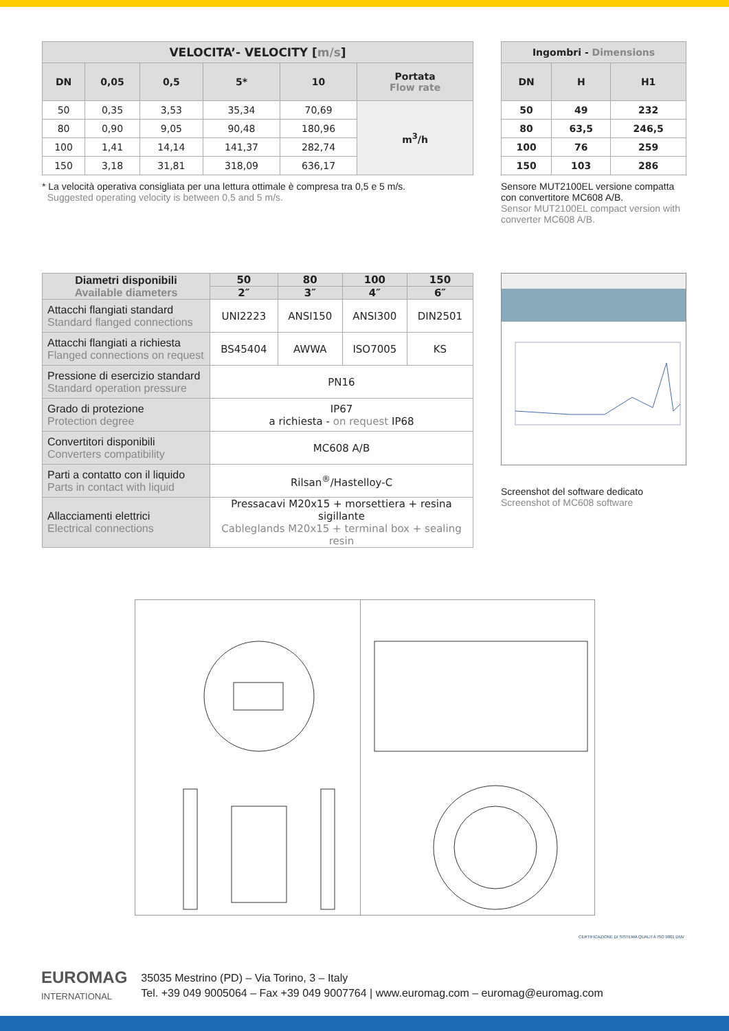| VELOCITA’- VELOCITY [ m/s ] | | | | | |
| --- | --- | --- | --- | --- | --- |
| DN | 0,05 | 0,5 | 5* | 10 | Portata Flow rate |
| 50 | 0,35 | 3,53 | 35,34 | 70,69 | m<sup>3</sup>/h |
| 80 | 0,90 | 9,05 | 90,48 | 180,96 | |
| 100 | 1,41 | 14,14 | 141,37 | 282,74 | |
| 150 | 3,18 | 31,81 | 318,09 | 636,17 | |
* La velocità operativa consigliata per una lettura ottimale è compresa tra 0,5 e 5 m/s.
Suggested operating velocity is between 0,5 and 5 m/s.
| Ingombri - Dimensions | | |
| --- | --- | --- |
| DN | H | H1 |
| 50 | 49 | 232 |
| 80 | 63,5 | 246,5 |
| 100 | 76 | 259 |
| 150 | 103 | 286 |
Sensore MUT2100EL versione compatta con convertitore MC608 A/B.
Sensor MUT2100EL compact version with converter MC608 A/B.
| Diametri disponibili Available diameters | 50 | 80 | 100 | 150 |
| --- | --- | --- | --- | --- |
| | 2″ | 3″ | 4″ | 6″ |
| Attacchi flangiati standard Standard flanged connections | UNI2223 | ANSI150 | ANSI300 | DIN2501 |
| Attacchi flangiati a richiesta Flanged connections on request | BS45404 | AWWA | ISO7005 | KS |
| Pressione di esercizio standard Standard operation pressure | PN16 | | | |
| Grado di protezione Protection degree | IP67 a richiesta - on request IP68 | | | |
| Convertitori disponibili Converters compatibility | MC608 A/B | | | |
| Parti a contatto con il liquido Parts in contact with liquid | Rilsan<sup>®</sup>/Hastelloy-C | | | |
| Allacciamenti elettrici Electrical connections | Pressacavi M20x15 + morsettiera + resina sigillante Cableglands M20x15 + terminal box + sealing resin | | | |
Screenshot del software dedicato
Screenshot of MC608 software
EUROMAG
INTERNATIONAL
35035 Mestrino (PD) – Via Torino, 3 – Italy
Tel. +39 049 9005064 – Fax +39 049 9007764 | www.euromag.com – euromag@euromag.com
CERTIFICAZIONE DI SISTEMA QUALITÀ ISO 9001 DNV